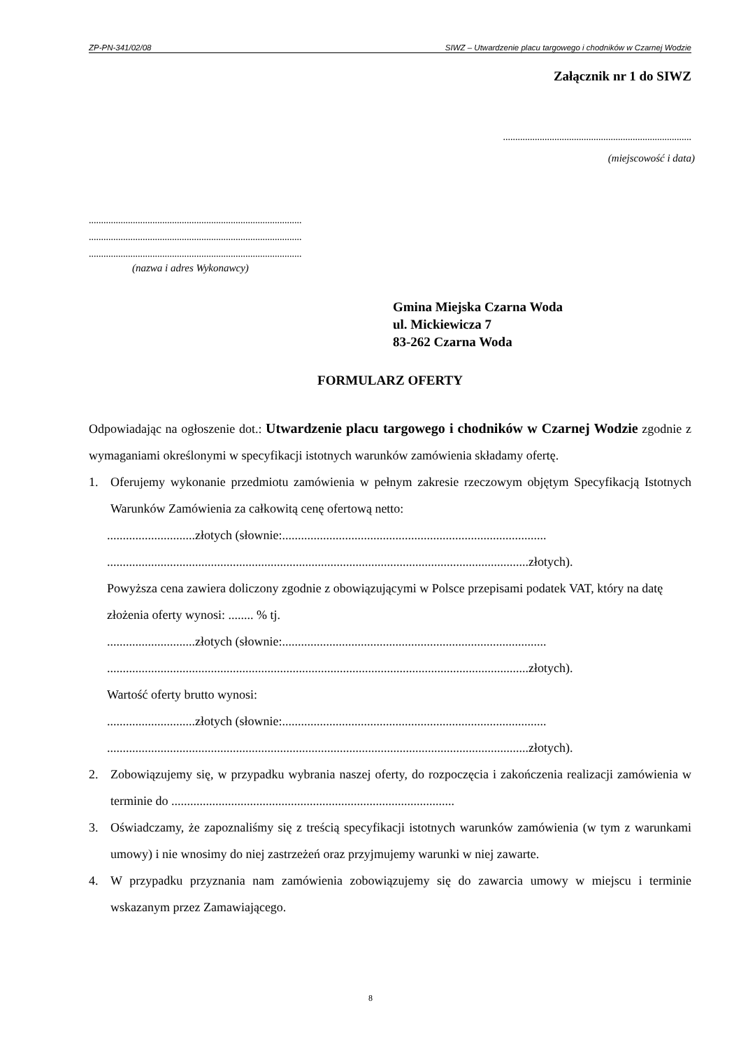ZP-PN-341/02/08 SIWZ – Utwardzenie placu targowego i chodników w Czarnej Wodzie
Załącznik nr 1 do SIWZ
.............................................................................
(miejscowość i data)
.......................................................................................
.......................................................................................
.......................................................................................
(nazwa i adres Wykonawcy)
Gmina Miejska Czarna Woda
ul. Mickiewicza 7
83-262 Czarna Woda
FORMULARZ OFERTY
Odpowiadając na ogłoszenie dot.: Utwardzenie placu targowego i chodników w Czarnej Wodzie zgodnie z wymaganiami określonymi w specyfikacji istotnych warunków zamówienia składamy ofertę.
1. Oferujemy wykonanie przedmiotu zamówienia w pełnym zakresie rzeczowym objętym Specyfikacją Istotnych Warunków Zamówienia za całkowitą cenę ofertową netto:
............................złotych (słownie:....................................................................................
......................................................................................................................................złotych).
Powyższa cena zawiera doliczony zgodnie z obowiązującymi w Polsce przepisami podatek VAT, który na datę złożenia oferty wynosi: ........ % tj.
............................złotych (słownie:....................................................................................
......................................................................................................................................złotych).
Wartość oferty brutto wynosi:
............................złotych (słownie:....................................................................................
......................................................................................................................................złotych).
2. Zobowiązujemy się, w przypadku wybrania naszej oferty, do rozpoczęcia i zakończenia realizacji zamówienia w terminie do ..........................................................................................
3. Oświadczamy, że zapoznaliśmy się z treścią specyfikacji istotnych warunków zamówienia (w tym z warunkami umowy) i nie wnosimy do niej zastrzeżeń oraz przyjmujemy warunki w niej zawarte.
4. W przypadku przyznania nam zamówienia zobowiązujemy się do zawarcia umowy w miejscu i terminie wskazanym przez Zamawiającego.
8